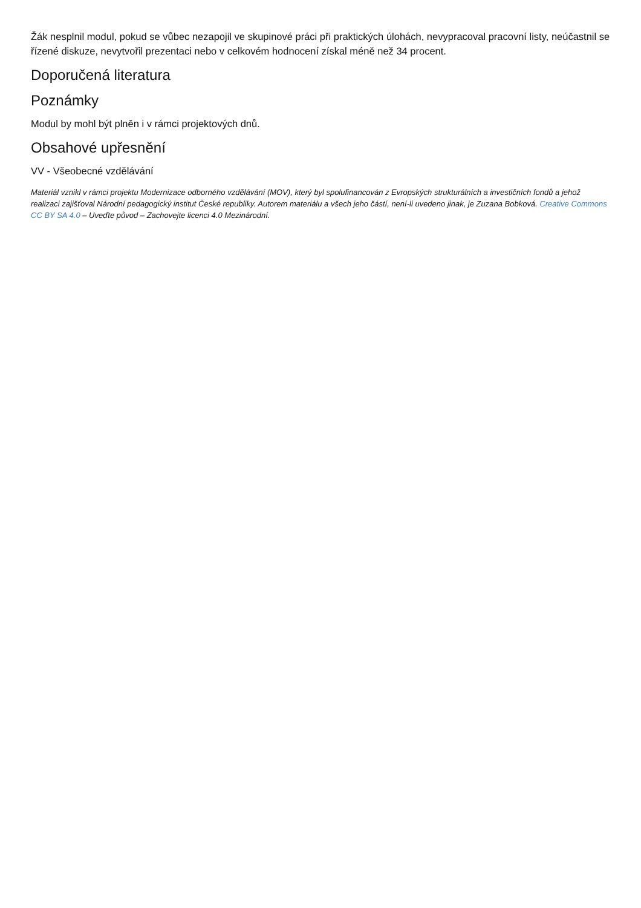Žák nesplnil modul, pokud se vůbec nezapojil ve skupinové práci při praktických úlohách, nevypracoval pracovní listy, neúčastnil se řízené diskuze, nevytvořil prezentaci nebo v celkovém hodnocení získal méně než 34 procent.
Doporučená literatura
Poznámky
Modul by mohl být plněn i v rámci projektových dnů.
Obsahové upřesnění
VV - Všeobecné vzdělávání
Materiál vznikl v rámci projektu Modernizace odborného vzdělávání (MOV), který byl spolufinancován z Evropských strukturálních a investičních fondů a jehož realizaci zajišťoval Národní pedagogický institut České republiky. Autorem materiálu a všech jeho částí, není-li uvedeno jinak, je Zuzana Bobková. Creative Commons CC BY SA 4.0 – Uveďte původ – Zachovejte licenci 4.0 Mezinárodní.